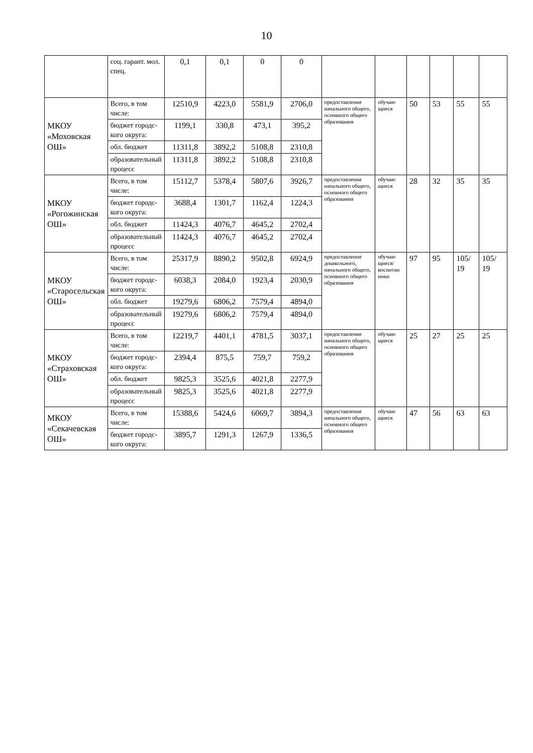10
| | соц. гарант. мол. спец. | 0,1 | 0,1 | 0 | 0 | | | | | | |
| МКОУ «Моховская ОШ» | Всего, в том числе: | 12510,9 | 4223,0 | 5581,9 | 2706,0 | предоставление начального общего, основного общего образования | обучаю щиеся | 50 | 53 | 55 | 55 |
| | бюджет городс-кого округа: | 1199,1 | 330,8 | 473,1 | 395,2 | | | | | | |
| | обл. бюджет | 11311,8 | 3892,2 | 5108,8 | 2310,8 | | | | | | |
| | образовательный процесс | 11311,8 | 3892,2 | 5108,8 | 2310,8 | | | | | | |
| МКОУ «Рогожинская ОШ» | Всего, в том числе: | 15112,7 | 5378,4 | 5807,6 | 3926,7 | предоставление начального общего, основного общего образования | обучаю щиеся | 28 | 32 | 35 | 35 |
| | бюджет городс-кого округа: | 3688,4 | 1301,7 | 1162,4 | 1224,3 | | | | | | |
| | обл. бюджет | 11424,3 | 4076,7 | 4645,2 | 2702,4 | | | | | | |
| | образовательный процесс | 11424,3 | 4076,7 | 4645,2 | 2702,4 | | | | | | |
| МКОУ «Старосельская ОШ» | Всего, в том числе: | 25317,9 | 8890,2 | 9502,8 | 6924,9 | предоставление дошкольного, начального общего, основного общего образования | обучаю щиеся/ воспитан ники | 97 | 95 | 105/ 19 | 105/ 19 |
| | бюджет городс-кого округа: | 6038,3 | 2084,0 | 1923,4 | 2030,9 | | | | | | |
| | обл. бюджет | 19279,6 | 6806,2 | 7579,4 | 4894,0 | | | | | | |
| | образовательный процесс | 19279,6 | 6806,2 | 7579,4 | 4894,0 | | | | | | |
| МКОУ «Страховская ОШ» | Всего, в том числе: | 12219,7 | 4401,1 | 4781,5 | 3037,1 | предоставление начального общего, основного общего образования | обучаю щиеся | 25 | 27 | 25 | 25 |
| | бюджет городс-кого округа: | 2394,4 | 875,5 | 759,7 | 759,2 | | | | | | |
| | обл. бюджет | 9825,3 | 3525,6 | 4021,8 | 2277,9 | | | | | | |
| | образовательный процесс | 9825,3 | 3525,6 | 4021,8 | 2277,9 | | | | | | |
| МКОУ «Секачевская ОШ» | Всего, в том числе: | 15388,6 | 5424,6 | 6069,7 | 3894,3 | предоставление начального общего, основного общего образования | обучаю щиеся | 47 | 56 | 63 | 63 |
| | бюджет городс-кого округа: | 3895,7 | 1291,3 | 1267,9 | 1336,5 | | | | | | |